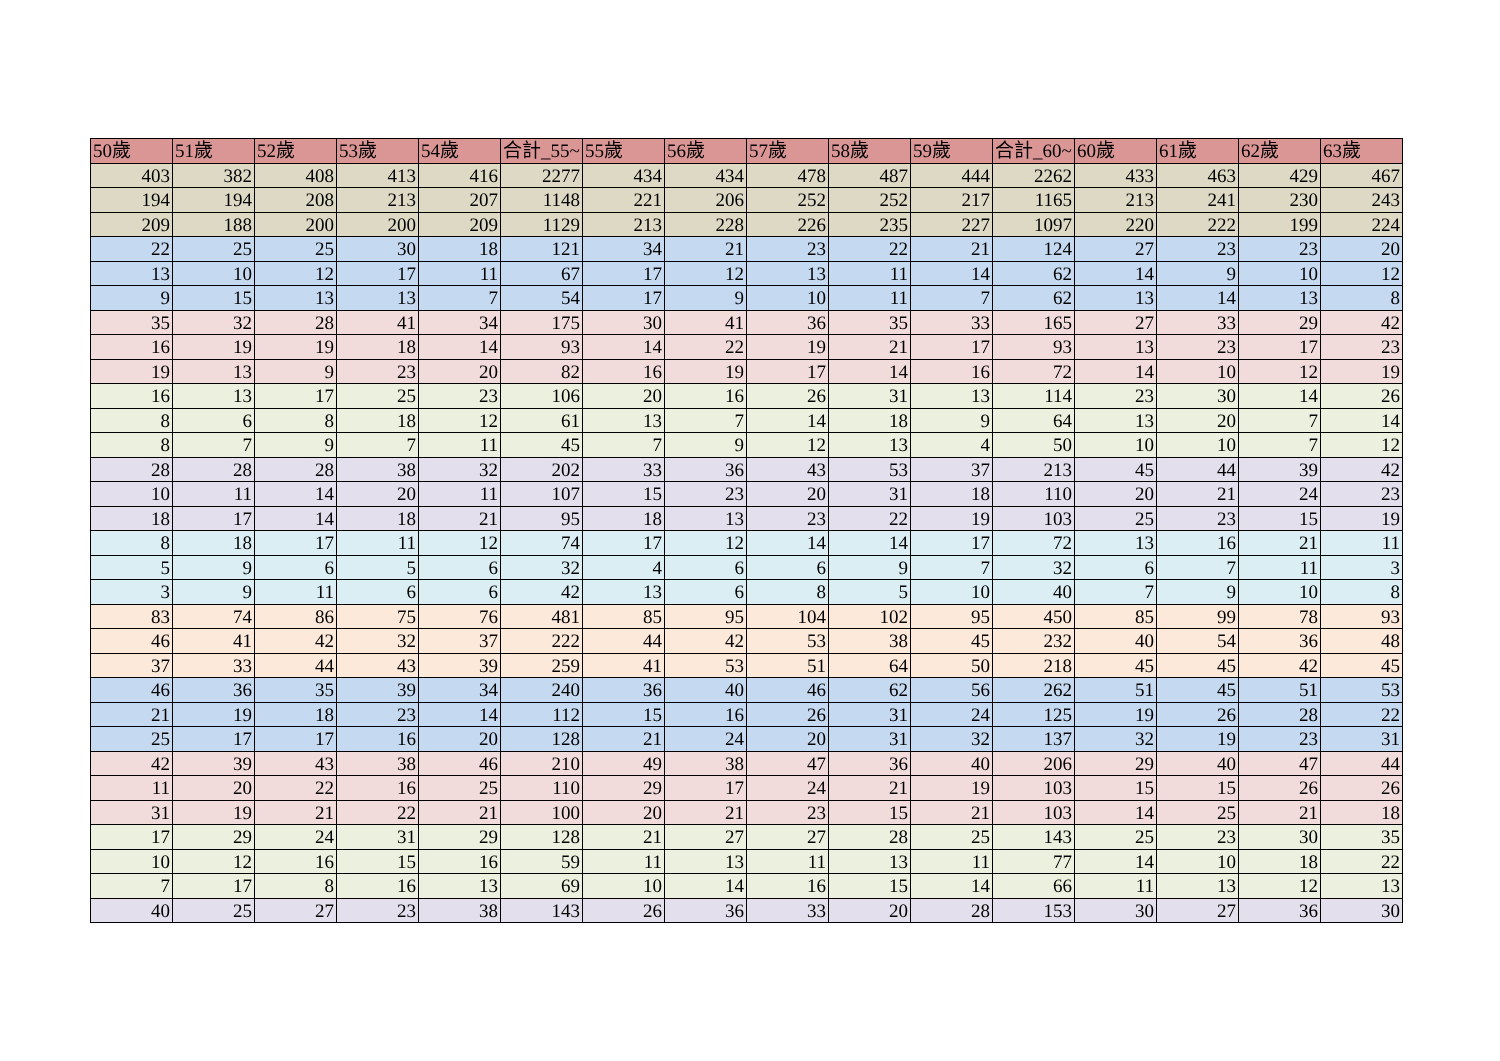| 50歲 | 51歲 | 52歲 | 53歲 | 54歲 | 合計_55~ | 55歲 | 56歲 | 57歲 | 58歲 | 59歲 | 合計_60~ | 60歲 | 61歲 | 62歲 | 63歲 |
| --- | --- | --- | --- | --- | --- | --- | --- | --- | --- | --- | --- | --- | --- | --- | --- |
| 403 | 382 | 408 | 413 | 416 | 2277 | 434 | 434 | 478 | 487 | 444 | 2262 | 433 | 463 | 429 | 467 |
| 194 | 194 | 208 | 213 | 207 | 1148 | 221 | 206 | 252 | 252 | 217 | 1165 | 213 | 241 | 230 | 243 |
| 209 | 188 | 200 | 200 | 209 | 1129 | 213 | 228 | 226 | 235 | 227 | 1097 | 220 | 222 | 199 | 224 |
| 22 | 25 | 25 | 30 | 18 | 121 | 34 | 21 | 23 | 22 | 21 | 124 | 27 | 23 | 23 | 20 |
| 13 | 10 | 12 | 17 | 11 | 67 | 17 | 12 | 13 | 11 | 14 | 62 | 14 | 9 | 10 | 12 |
| 9 | 15 | 13 | 13 | 7 | 54 | 17 | 9 | 10 | 11 | 7 | 62 | 13 | 14 | 13 | 8 |
| 35 | 32 | 28 | 41 | 34 | 175 | 30 | 41 | 36 | 35 | 33 | 165 | 27 | 33 | 29 | 42 |
| 16 | 19 | 19 | 18 | 14 | 93 | 14 | 22 | 19 | 21 | 17 | 93 | 13 | 23 | 17 | 23 |
| 19 | 13 | 9 | 23 | 20 | 82 | 16 | 19 | 17 | 14 | 16 | 72 | 14 | 10 | 12 | 19 |
| 16 | 13 | 17 | 25 | 23 | 106 | 20 | 16 | 26 | 31 | 13 | 114 | 23 | 30 | 14 | 26 |
| 8 | 6 | 8 | 18 | 12 | 61 | 13 | 7 | 14 | 18 | 9 | 64 | 13 | 20 | 7 | 14 |
| 8 | 7 | 9 | 7 | 11 | 45 | 7 | 9 | 12 | 13 | 4 | 50 | 10 | 10 | 7 | 12 |
| 28 | 28 | 28 | 38 | 32 | 202 | 33 | 36 | 43 | 53 | 37 | 213 | 45 | 44 | 39 | 42 |
| 10 | 11 | 14 | 20 | 11 | 107 | 15 | 23 | 20 | 31 | 18 | 110 | 20 | 21 | 24 | 23 |
| 18 | 17 | 14 | 18 | 21 | 95 | 18 | 13 | 23 | 22 | 19 | 103 | 25 | 23 | 15 | 19 |
| 8 | 18 | 17 | 11 | 12 | 74 | 17 | 12 | 14 | 14 | 17 | 72 | 13 | 16 | 21 | 11 |
| 5 | 9 | 6 | 5 | 6 | 32 | 4 | 6 | 6 | 9 | 7 | 32 | 6 | 7 | 11 | 3 |
| 3 | 9 | 11 | 6 | 6 | 42 | 13 | 6 | 8 | 5 | 10 | 40 | 7 | 9 | 10 | 8 |
| 83 | 74 | 86 | 75 | 76 | 481 | 85 | 95 | 104 | 102 | 95 | 450 | 85 | 99 | 78 | 93 |
| 46 | 41 | 42 | 32 | 37 | 222 | 44 | 42 | 53 | 38 | 45 | 232 | 40 | 54 | 36 | 48 |
| 37 | 33 | 44 | 43 | 39 | 259 | 41 | 53 | 51 | 64 | 50 | 218 | 45 | 45 | 42 | 45 |
| 46 | 36 | 35 | 39 | 34 | 240 | 36 | 40 | 46 | 62 | 56 | 262 | 51 | 45 | 51 | 53 |
| 21 | 19 | 18 | 23 | 14 | 112 | 15 | 16 | 26 | 31 | 24 | 125 | 19 | 26 | 28 | 22 |
| 25 | 17 | 17 | 16 | 20 | 128 | 21 | 24 | 20 | 31 | 32 | 137 | 32 | 19 | 23 | 31 |
| 42 | 39 | 43 | 38 | 46 | 210 | 49 | 38 | 47 | 36 | 40 | 206 | 29 | 40 | 47 | 44 |
| 11 | 20 | 22 | 16 | 25 | 110 | 29 | 17 | 24 | 21 | 19 | 103 | 15 | 15 | 26 | 26 |
| 31 | 19 | 21 | 22 | 21 | 100 | 20 | 21 | 23 | 15 | 21 | 103 | 14 | 25 | 21 | 18 |
| 17 | 29 | 24 | 31 | 29 | 128 | 21 | 27 | 27 | 28 | 25 | 143 | 25 | 23 | 30 | 35 |
| 10 | 12 | 16 | 15 | 16 | 59 | 11 | 13 | 11 | 13 | 11 | 77 | 14 | 10 | 18 | 22 |
| 7 | 17 | 8 | 16 | 13 | 69 | 10 | 14 | 16 | 15 | 14 | 66 | 11 | 13 | 12 | 13 |
| 40 | 25 | 27 | 23 | 38 | 143 | 26 | 36 | 33 | 20 | 28 | 153 | 30 | 27 | 36 | 30 |